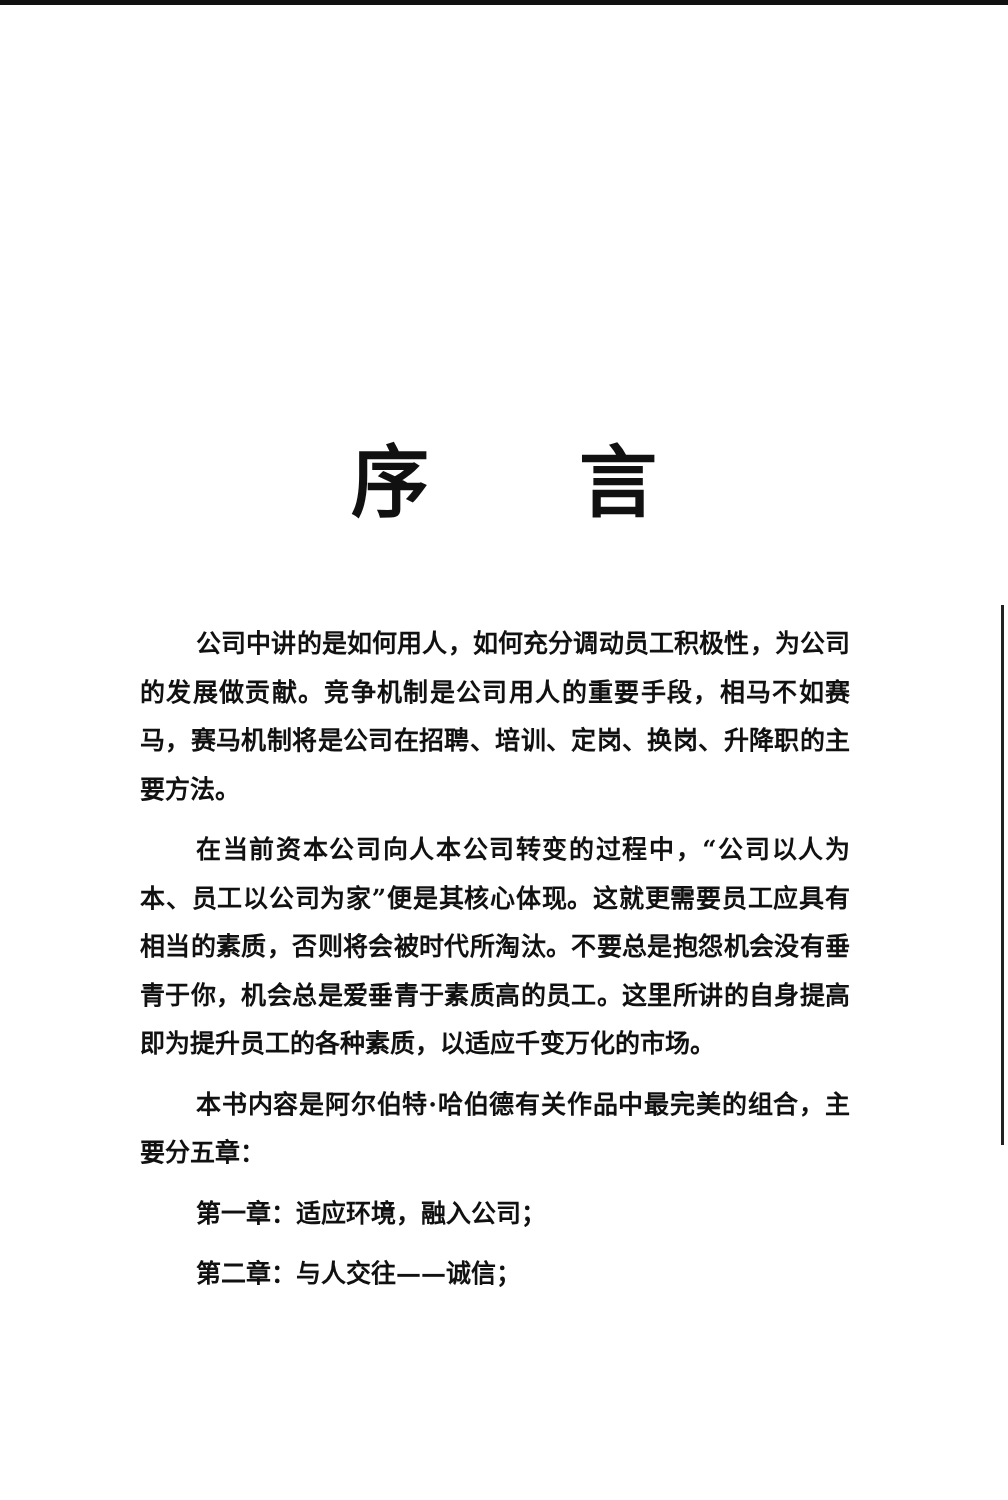序言
公司中讲的是如何用人，如何充分调动员工积极性，为公司的发展做贡献。竞争机制是公司用人的重要手段，相马不如赛马，赛马机制将是公司在招聘、培训、定岗、换岗、升降职的主要方法。
在当前资本公司向人本公司转变的过程中，“公司以人为本、员工以公司为家”便是其核心体现。这就更需要员工应具有相当的素质，否则将会被时代所淘汰。不要总是抱怨机会没有垂青于你，机会总是爱垂青于素质高的员工。这里所讲的自身提高即为提升员工的各种素质，以适应千变万化的市场。
本书内容是阿尔伯特·哈伯德有关作品中最完美的组合，主要分五章：
第一章：适应环境，融入公司；
第二章：与人交往——诚信；